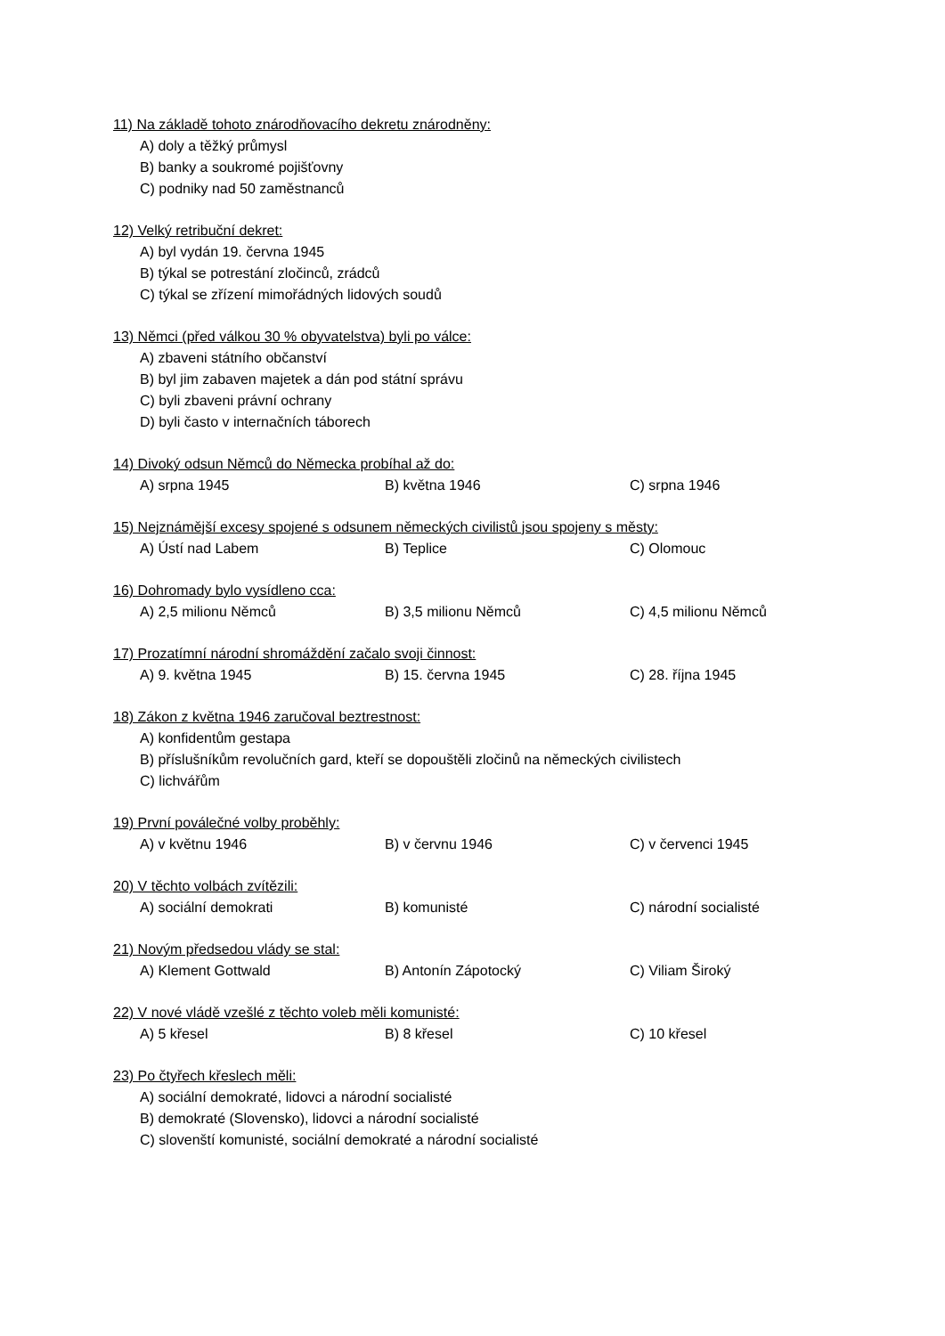11) Na základě tohoto znárodňovacího dekretu znárodněny:
A) doly a těžký průmysl
B) banky a soukromé pojišťovny
C) podniky nad 50 zaměstnanců
12) Velký retribuční dekret:
A) byl vydán 19. června 1945
B) týkal se potrestání zločinců, zrádců
C) týkal se zřízení mimořádných lidových soudů
13) Němci (před válkou 30 % obyvatelstva) byli po válce:
A) zbaveni státního občanství
B) byl jim zabaven majetek a dán pod státní správu
C) byli zbaveni právní ochrany
D) byli často v internačních táborech
14) Divoký odsun Němců do Německa probíhal až do:
A) srpna 1945 B) května 1946 C) srpna 1946
15) Nejznámější excesy spojené s odsunem německých civilistů jsou spojeny s městy:
A) Ústí nad Labem B) Teplice C) Olomouc
16) Dohromady bylo vysídleno cca:
A) 2,5 milionu Němců B) 3,5 milionu Němců C) 4,5 milionu Němců
17) Prozatímní národní shromáždění začalo svoji činnost:
A) 9. května 1945 B) 15. června 1945 C) 28. října 1945
18) Zákon z května 1946 zaručoval beztrestnost:
A) konfidentům gestapa
B) příslušníkům revolučních gard, kteří se dopouštěli zločinů na německých civilistech
C) lichvářům
19) První poválečné volby proběhly:
A) v květnu 1946 B) v červnu 1946 C) v červenci 1945
20) V těchto volbách zvítězili:
A) sociální demokrati B) komunisté C) národní socialisté
21) Novým předsedou vlády se stal:
A) Klement Gottwald B) Antonín Zápotocký C) Viliam Široký
22) V nové vládě vzešlé z těchto voleb měli komunisté:
A) 5 křesel B) 8 křesel C) 10 křesel
23) Po čtyřech křeslech měli:
A) sociální demokraté, lidovci a národní socialisté
B) demokraté (Slovensko), lidovci a národní socialisté
C) slovenští komunisté, sociální demokraté a národní socialisté